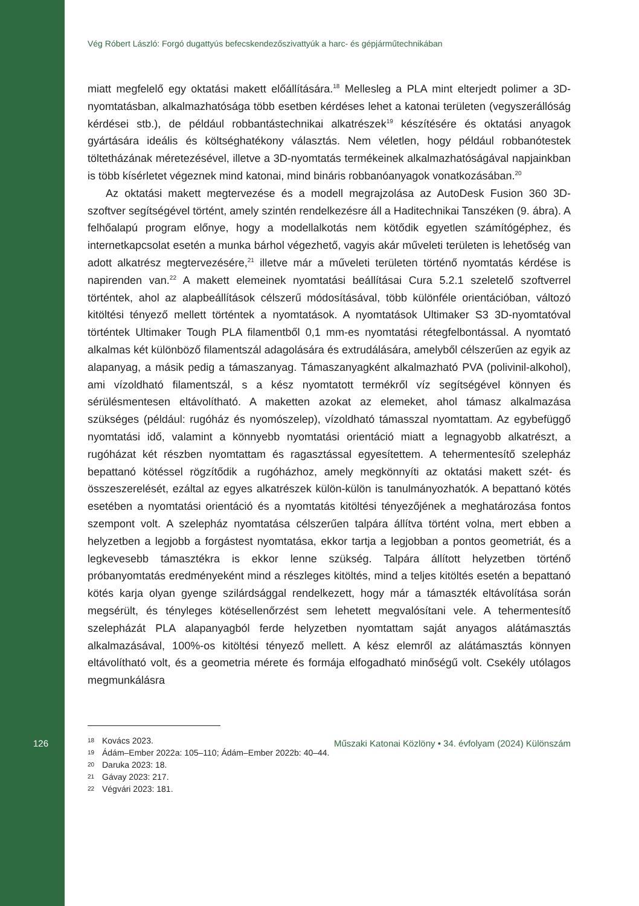Vég Róbert László: Forgó dugattyús befecskendezőszivattyúk a harc- és gépjárműtechnikában
miatt megfelelő egy oktatási makett előállítására.<sup>18</sup> Mellesleg a PLA mint elterjedt polimer a 3D-nyomtatásban, alkalmazhatósága több esetben kérdéses lehet a katonai területen (vegyszerállóság kérdései stb.), de például robbantástechnikai alkatrészek<sup>19</sup> készítésére és oktatási anyagok gyártására ideális és költséghatékony választás. Nem véletlen, hogy például robbanótestek töltetházának méretezésével, illetve a 3D-nyomtatás termékeinek alkalmazhatóságával napjainkban is több kísérletet végeznek mind katonai, mind bináris robbanóanyagok vonatkozásában.<sup>20</sup>
Az oktatási makett megtervezése és a modell megrajzolása az AutoDesk Fusion 360 3D-szoftver segítségével történt, amely szintén rendelkezésre áll a Haditechnikai Tanszéken (9. ábra). A felhőalapú program előnye, hogy a modellalkotás nem kötődik egyetlen számítógéphez, és internetkapcsolat esetén a munka bárhol végezhető, vagyis akár műveleti területen is lehetőség van adott alkatrész megtervezésére,<sup>21</sup> illetve már a műveleti területen történő nyomtatás kérdése is napirenden van.<sup>22</sup> A makett elemeinek nyomtatási beállításai Cura 5.2.1 szeletelő szoftverrel történtek, ahol az alapbeállítások célszerű módosításával, több különféle orientációban, változó kitöltési tényező mellett történtek a nyomtatások. A nyomtatások Ultimaker S3 3D-nyomtatóval történtek Ultimaker Tough PLA filamentből 0,1 mm-es nyomtatási rétegfelbontással. A nyomtató alkalmas két különböző filamentszál adagolására és extrudálására, amelyből célszerűen az egyik az alapanyag, a másik pedig a támaszanyag. Támaszanyagként alkalmazható PVA (polivinil-alkohol), ami vízoldható filamentszál, s a kész nyomtatott termékről víz segítségével könnyen és sérülésmentesen eltávolítható. A maketten azokat az elemeket, ahol támasz alkalmazása szükséges (például: rugóház és nyomószelep), vízoldható támasszal nyomtattam. Az egybefüggő nyomtatási idő, valamint a könnyebb nyomtatási orientáció miatt a legnagyobb alkatrészt, a rugóházat két részben nyomtattam és ragasztással egyesítettem. A tehermentesítő szelepház bepattanó kötéssel rögzítődik a rugóházhoz, amely megkönnyíti az oktatási makett szét- és összeszerelését, ezáltal az egyes alkatrészek külön-külön is tanulmányozhatók. A bepattanó kötés esetében a nyomtatási orientáció és a nyomtatás kitöltési tényezőjének a meghatározása fontos szempont volt. A szelepház nyomtatása célszerűen talpára állítva történt volna, mert ebben a helyzetben a legjobb a forgástest nyomtatása, ekkor tartja a legjobban a pontos geometriát, és a legkevesebb támasztékra is ekkor lenne szükség. Talpára állított helyzetben történő próbanyomtatás eredményeként mind a részleges kitöltés, mind a teljes kitöltés esetén a bepattanó kötés karja olyan gyenge szilárdsággal rendelkezett, hogy már a támaszték eltávolítása során megsérült, és tényleges kötésellenőrzést sem lehetett megvalósítani vele. A tehermentesítő szelepházát PLA alapanyagból ferde helyzetben nyomtattam saját anyagos alátámasztás alkalmazásával, 100%-os kitöltési tényező mellett. A kész elemről az alátámasztás könnyen eltávolítható volt, és a geometria mérete és formája elfogadható minőségű volt. Csekély utólagos megmunkálásra
18 Kovács 2023.
19 Ádám–Ember 2022a: 105–110; Ádám–Ember 2022b: 40–44.
20 Daruka 2023: 18.
21 Gávay 2023: 217.
22 Végvári 2023: 181.
126 Műszaki Katonai Közlöny • 34. évfolyam (2024) Különszám